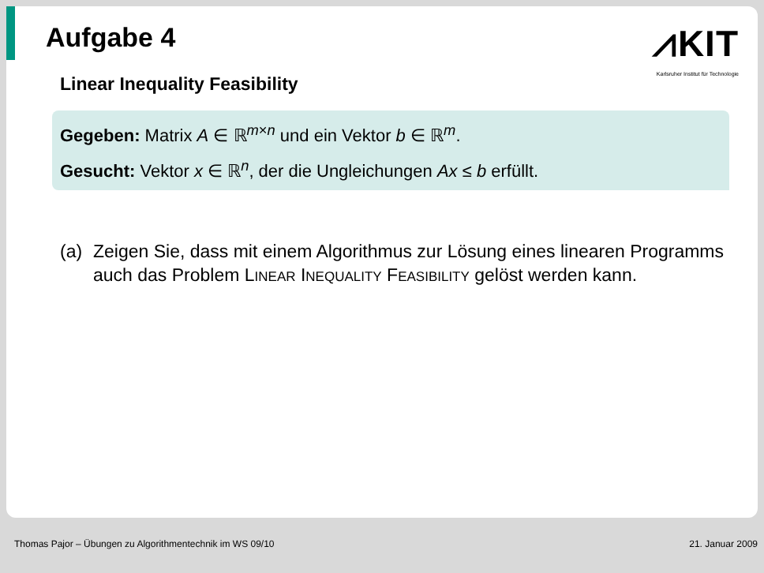Aufgabe 4
⩘KIT
Karlsruher Institut für Technologie
Linear Inequality Feasibility
Gegeben: Matrix A ∈ ℝ<sup>m×n</sup> und ein Vektor b ∈ ℝ<sup>m</sup>.
Gesucht: Vektor x ∈ ℝ<sup>n</sup>, der die Ungleichungen Ax ≤ b erfüllt.
(a) Zeigen Sie, dass mit einem Algorithmus zur Lösung eines linearen Programms auch das Problem LINEAR INEQUALITY FEASIBILITY gelöst werden kann.
Thomas Pajor – Übungen zu Algorithmentechnik im WS 09/10 21. Januar 2009